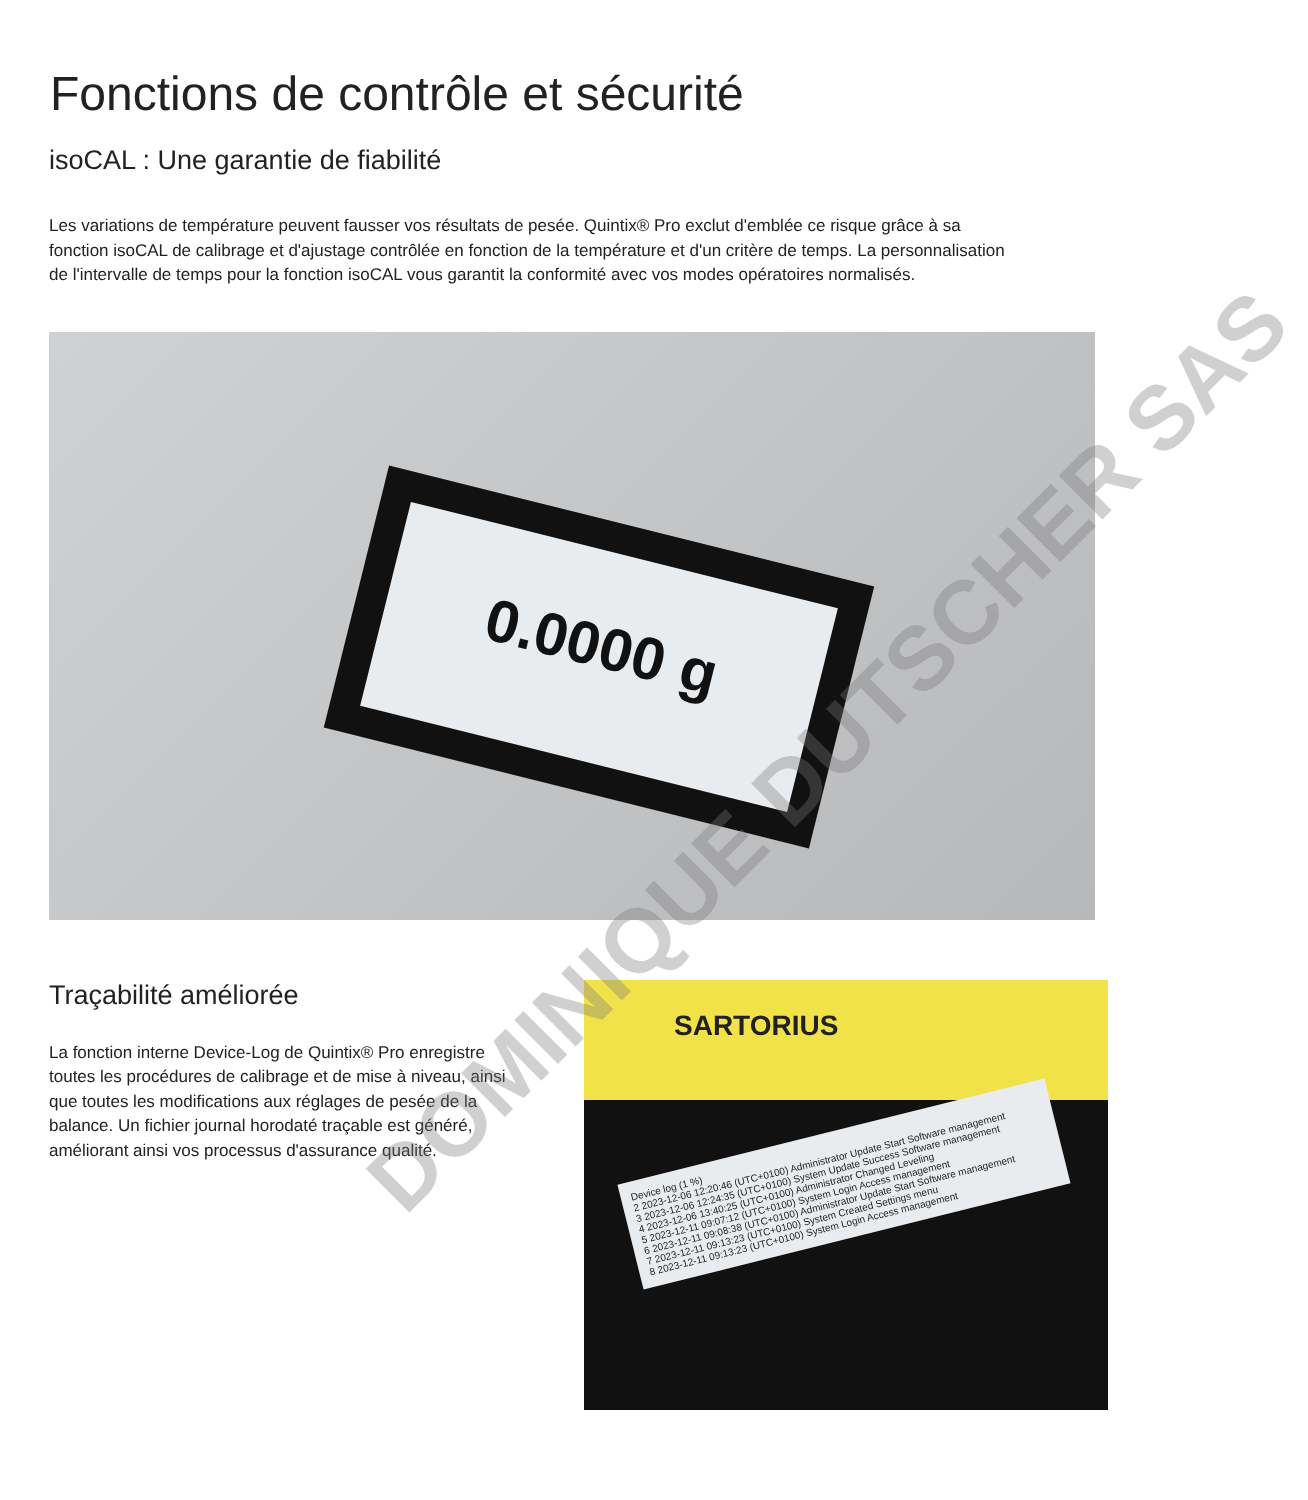Fonctions de contrôle et sécurité
isoCAL : Une garantie de fiabilité
Les variations de température peuvent fausser vos résultats de pesée. Quintix® Pro exclut d'emblée ce risque grâce à sa fonction isoCAL de calibrage et d'ajustage contrôlée en fonction de la température et d'un critère de temps. La personnalisation de l'intervalle de temps pour la fonction isoCAL vous garantit la conformité avec vos modes opératoires normalisés.
0.0000 g
Traçabilité améliorée
La fonction interne Device-Log de Quintix® Pro enregistre toutes les procédures de calibrage et de mise à niveau, ainsi que toutes les modifications aux réglages de pesée de la balance. Un fichier journal horodaté traçable est généré, améliorant ainsi vos processus d'assurance qualité.
SARTORIUS
Device log (1 %)
2 2023-12-06 12:20:46 (UTC+0100) Administrator Update Start Software management
3 2023-12-06 12:24:35 (UTC+0100) System Update Success Software management
4 2023-12-06 13:40:25 (UTC+0100) Administrator Changed Leveling
5 2023-12-11 09:07:12 (UTC+0100) System Login Access management
6 2023-12-11 09:08:38 (UTC+0100) Administrator Update Start Software management
7 2023-12-11 09:13:23 (UTC+0100) System Created Settings menu
8 2023-12-11 09:13:23 (UTC+0100) System Login Access management
DOMINIQUE DUTSCHER SAS